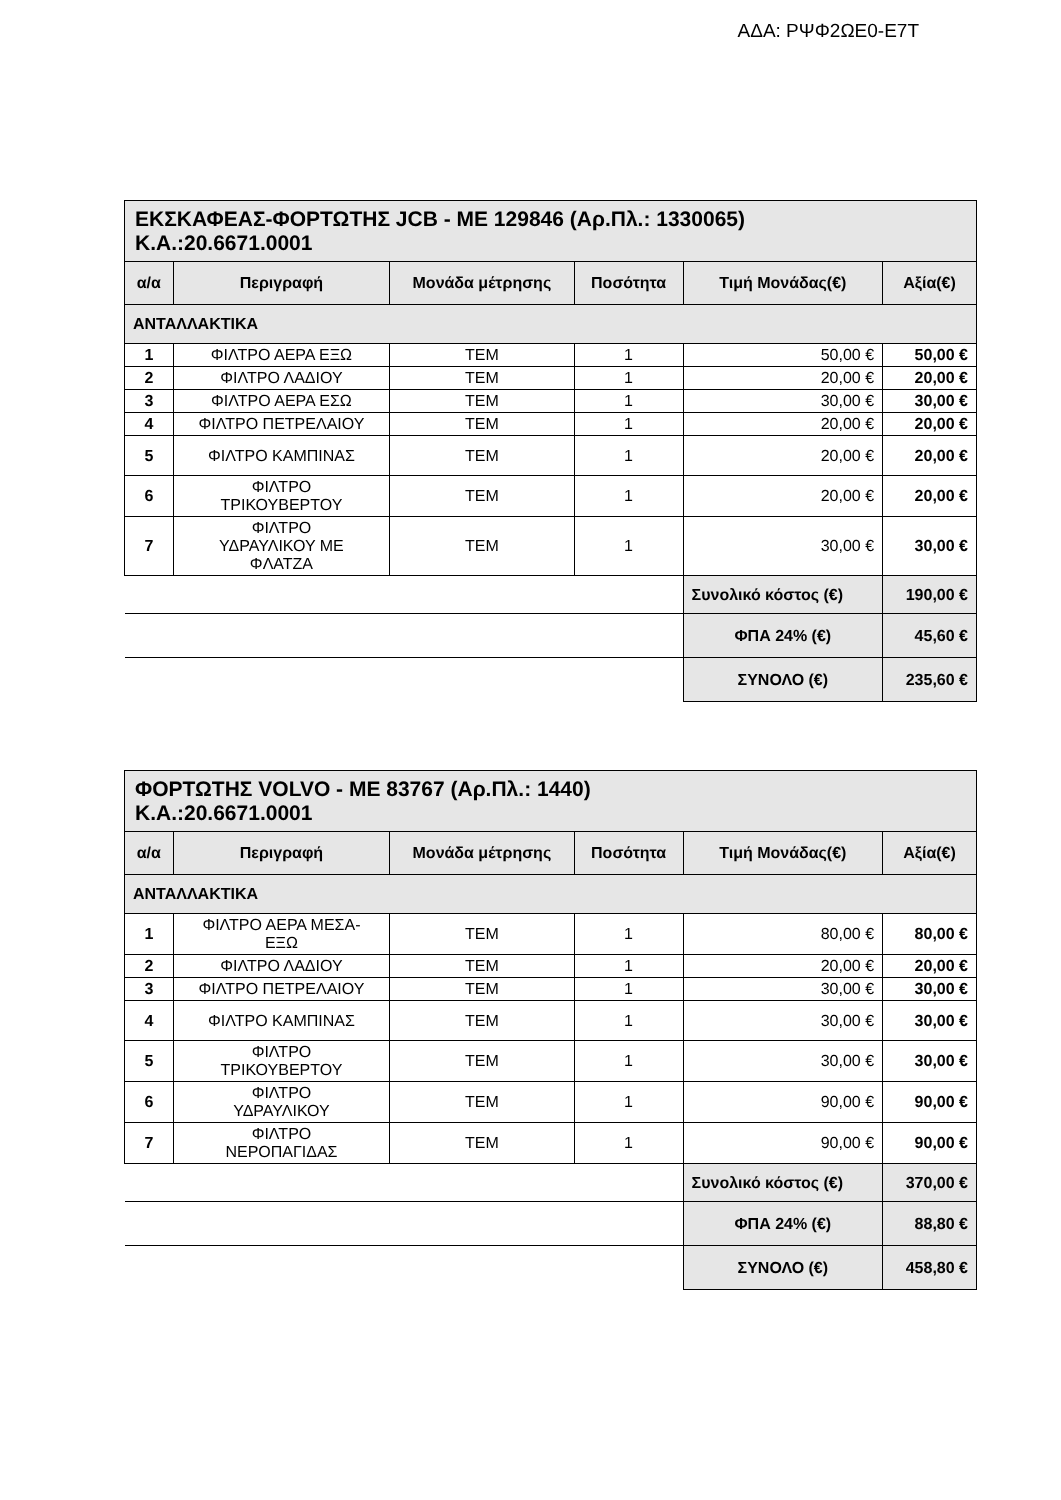ΑΔΑ: ΡΨΦ2ΩΕ0-Ε7Τ
| ΕΚΣΚΑΦΕΑΣ-ΦΟΡΤΩΤΗΣ JCB - ΜΕ 129846 (Αρ.Πλ.: 1330065) Κ.Α.:20.6671.0001 | | | | | |
| α/α | Περιγραφή | Μονάδα μέτρησης | Ποσότητα | Τιμή Μονάδας(€) | Αξία(€) |
| ΑΝΤΑΛΛΑΚΤΙΚΑ | | | | | |
| 1 | ΦΙΛΤΡΟ ΑΕΡΑ ΕΞΩ | ΤΕΜ | 1 | 50,00 € | 50,00 € |
| 2 | ΦΙΛΤΡΟ ΛΑΔΙΟΥ | ΤΕΜ | 1 | 20,00 € | 20,00 € |
| 3 | ΦΙΛΤΡΟ ΑΕΡΑ ΕΣΩ | ΤΕΜ | 1 | 30,00 € | 30,00 € |
| 4 | ΦΙΛΤΡΟ ΠΕΤΡΕΛΑΙΟΥ | ΤΕΜ | 1 | 20,00 € | 20,00 € |
| 5 | ΦΙΛΤΡΟ ΚΑΜΠΙΝΑΣ | ΤΕΜ | 1 | 20,00 € | 20,00 € |
| 6 | ΦΙΛΤΡΟ ΤΡΙΚΟΥΒΕΡΤΟΥ | ΤΕΜ | 1 | 20,00 € | 20,00 € |
| 7 | ΦΙΛΤΡΟ ΥΔΡΑΥΛΙΚΟΥ ΜΕ ΦΛΑΤΖΑ | ΤΕΜ | 1 | 30,00 € | 30,00 € |
| | | | | Συνολικό κόστος (€) | 190,00 € |
| | | | | ΦΠΑ 24% (€) | 45,60 € |
| | | | | ΣΥΝΟΛΟ (€) | 235,60 € |
| ΦΟΡΤΩΤΗΣ VOLVO - ΜΕ 83767 (Αρ.Πλ.: 1440) Κ.Α.:20.6671.0001 | | | | | |
| α/α | Περιγραφή | Μονάδα μέτρησης | Ποσότητα | Τιμή Μονάδας(€) | Αξία(€) |
| ΑΝΤΑΛΛΑΚΤΙΚΑ | | | | | |
| 1 | ΦΙΛΤΡΟ ΑΕΡΑ ΜΕΣΑ- ΕΞΩ | ΤΕΜ | 1 | 80,00 € | 80,00 € |
| 2 | ΦΙΛΤΡΟ ΛΑΔΙΟΥ | ΤΕΜ | 1 | 20,00 € | 20,00 € |
| 3 | ΦΙΛΤΡΟ ΠΕΤΡΕΛΑΙΟΥ | ΤΕΜ | 1 | 30,00 € | 30,00 € |
| 4 | ΦΙΛΤΡΟ ΚΑΜΠΙΝΑΣ | ΤΕΜ | 1 | 30,00 € | 30,00 € |
| 5 | ΦΙΛΤΡΟ ΤΡΙΚΟΥΒΕΡΤΟΥ | ΤΕΜ | 1 | 30,00 € | 30,00 € |
| 6 | ΦΙΛΤΡΟ ΥΔΡΑΥΛΙΚΟΥ | ΤΕΜ | 1 | 90,00 € | 90,00 € |
| 7 | ΦΙΛΤΡΟ ΝΕΡΟΠΑΓΙΔΑΣ | ΤΕΜ | 1 | 90,00 € | 90,00 € |
| | | | | Συνολικό κόστος (€) | 370,00 € |
| | | | | ΦΠΑ 24% (€) | 88,80 € |
| | | | | ΣΥΝΟΛΟ (€) | 458,80 € |